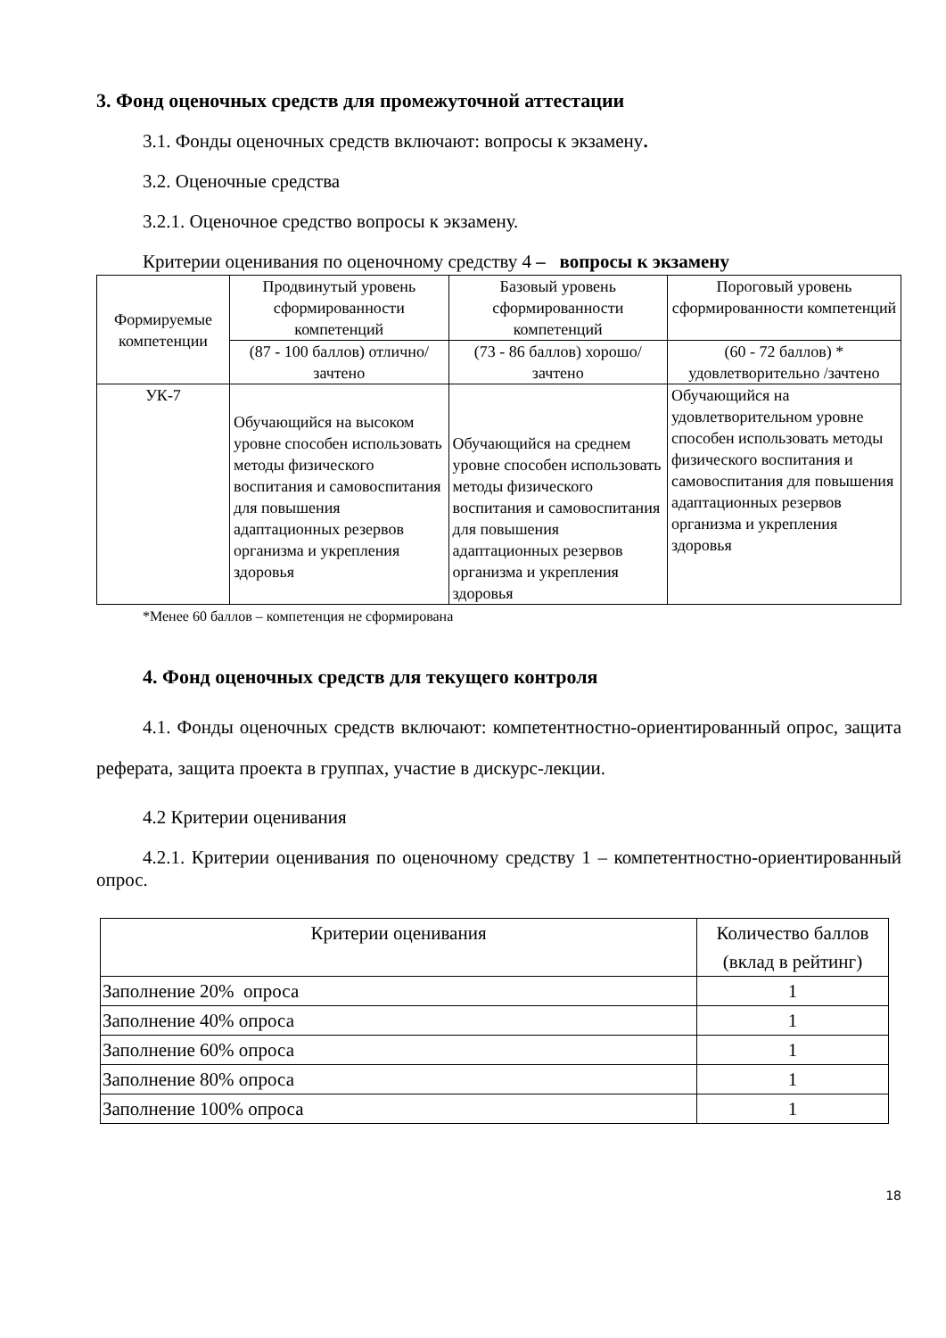3. Фонд оценочных средств для промежуточной аттестации
3.1. Фонды оценочных средств включают: вопросы к экзамену.
3.2. Оценочные средства
3.2.1. Оценочное средство вопросы к экзамену.
Критерии оценивания по оценочному средству 4 – вопросы к экзамену
| Формируемые компетенции | Продвинутый уровень сформированности компетенций | Базовый уровень сформированности компетенций | Пороговый уровень сформированности компетенций |
| --- | --- | --- | --- |
| | (87 - 100 баллов) отлично/зачтено | (73 - 86 баллов) хорошо/зачтено | (60 - 72 баллов) * удовлетворительно /зачтено |
| УК-7 | Обучающийся на высоком уровне способен использовать методы физического воспитания и самовоспитания для повышения адаптационных резервов организма и укрепления здоровья | Обучающийся на среднем уровне способен использовать методы физического воспитания и самовоспитания для повышения адаптационных резервов организма и укрепления здоровья | Обучающийся на удовлетворительном уровне способен использовать методы физического воспитания и самовоспитания для повышения адаптационных резервов организма и укрепления здоровья |
*Менее 60 баллов – компетенция не сформирована
4. Фонд оценочных средств для текущего контроля
4.1. Фонды оценочных средств включают: компетентностно-ориентированный опрос, защита реферата, защита проекта в группах, участие в дискурс-лекции.
4.2 Критерии оценивания
4.2.1. Критерии оценивания по оценочному средству 1 – компетентностно-ориентированный опрос.
| Критерии оценивания | Количество баллов (вклад в рейтинг) |
| --- | --- |
| Заполнение 20% опроса | 1 |
| Заполнение 40% опроса | 1 |
| Заполнение 60% опроса | 1 |
| Заполнение 80% опроса | 1 |
| Заполнение 100% опроса | 1 |
18